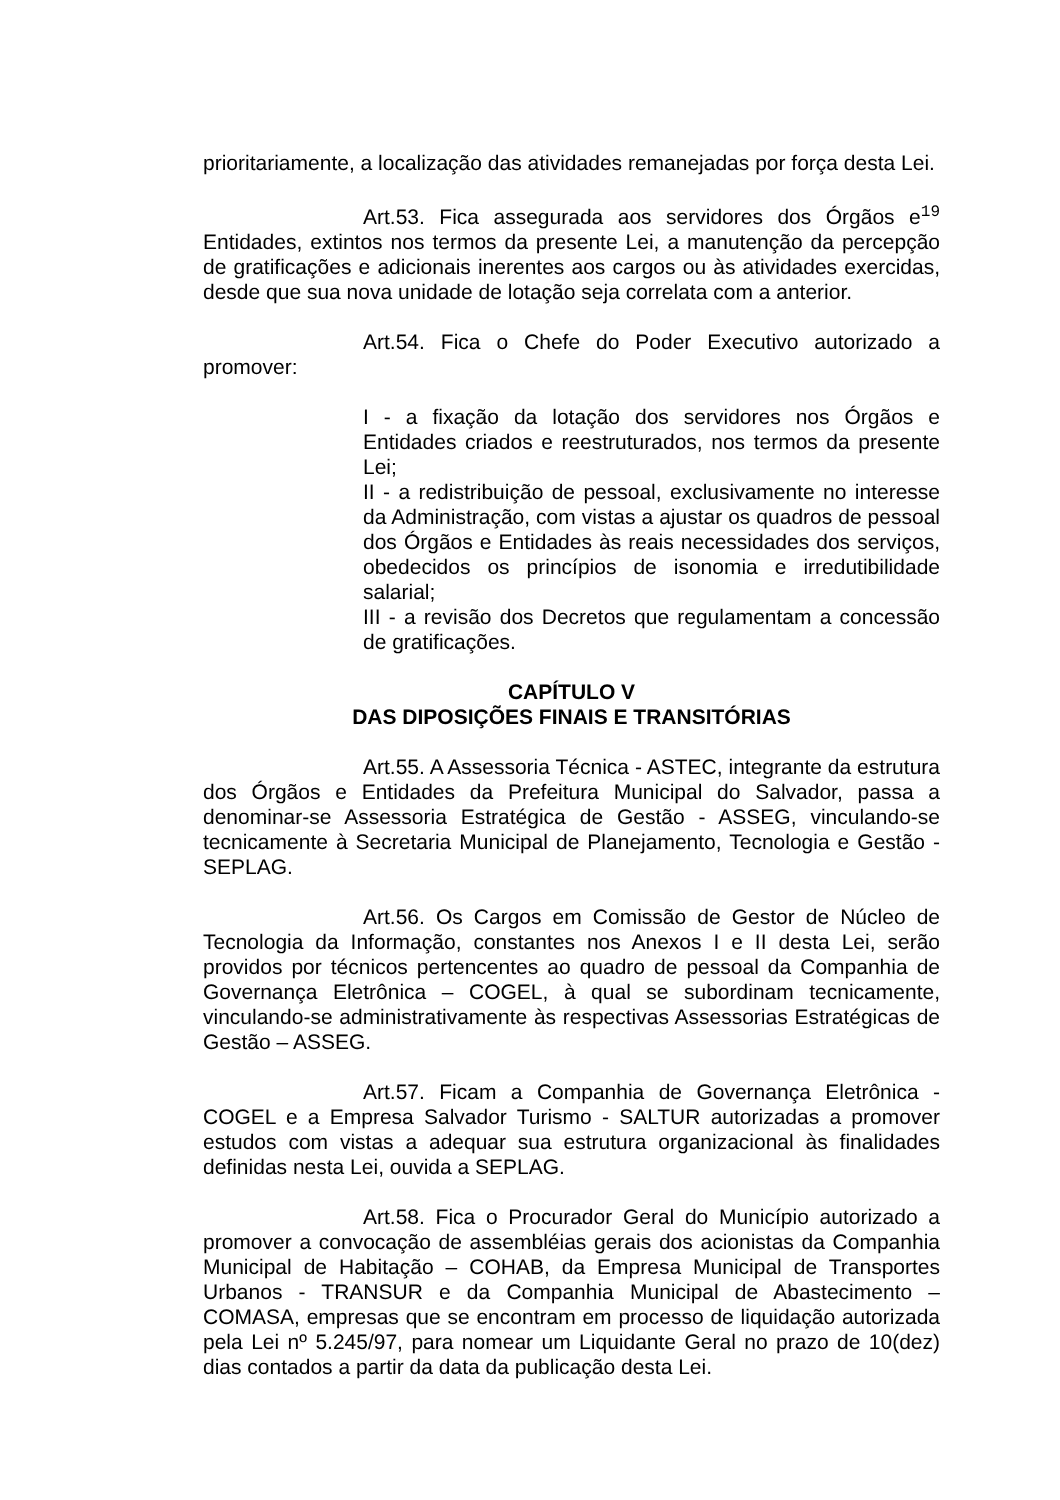prioritariamente, a localização das atividades remanejadas por força desta Lei.
Art.53. Fica assegurada aos servidores dos Órgãos e19 Entidades, extintos nos termos da presente Lei, a manutenção da percepção de gratificações e adicionais inerentes aos cargos ou às atividades exercidas, desde que sua nova unidade de lotação seja correlata com a anterior.
Art.54. Fica o Chefe do Poder Executivo autorizado a promover:
I - a fixação da lotação dos servidores nos Órgãos e Entidades criados e reestruturados, nos termos da presente Lei;
II - a redistribuição de pessoal, exclusivamente no interesse da Administração, com vistas a ajustar os quadros de pessoal dos Órgãos e Entidades às reais necessidades dos serviços, obedecidos os princípios de isonomia e irredutibilidade salarial;
III - a revisão dos Decretos que regulamentam a concessão de gratificações.
CAPÍTULO V
DAS DIPOSIÇÕES FINAIS E TRANSITÓRIAS
Art.55. A Assessoria Técnica - ASTEC, integrante da estrutura dos Órgãos e Entidades da Prefeitura Municipal do Salvador, passa a denominar-se Assessoria Estratégica de Gestão - ASSEG, vinculando-se tecnicamente à Secretaria Municipal de Planejamento, Tecnologia e Gestão - SEPLAG.
Art.56. Os Cargos em Comissão de Gestor de Núcleo de Tecnologia da Informação, constantes nos Anexos I e II desta Lei, serão providos por técnicos pertencentes ao quadro de pessoal da Companhia de Governança Eletrônica – COGEL, à qual se subordinam tecnicamente, vinculando-se administrativamente às respectivas Assessorias Estratégicas de Gestão – ASSEG.
Art.57. Ficam a Companhia de Governança Eletrônica - COGEL e a Empresa Salvador Turismo - SALTUR autorizadas a promover estudos com vistas a adequar sua estrutura organizacional às finalidades definidas nesta Lei, ouvida a SEPLAG.
Art.58. Fica o Procurador Geral do Município autorizado a promover a convocação de assembléias gerais dos acionistas da Companhia Municipal de Habitação – COHAB, da Empresa Municipal de Transportes Urbanos - TRANSUR e da Companhia Municipal de Abastecimento – COMASA, empresas que se encontram em processo de liquidação autorizada pela Lei nº 5.245/97, para nomear um Liquidante Geral no prazo de 10(dez) dias contados a partir da data da publicação desta Lei.